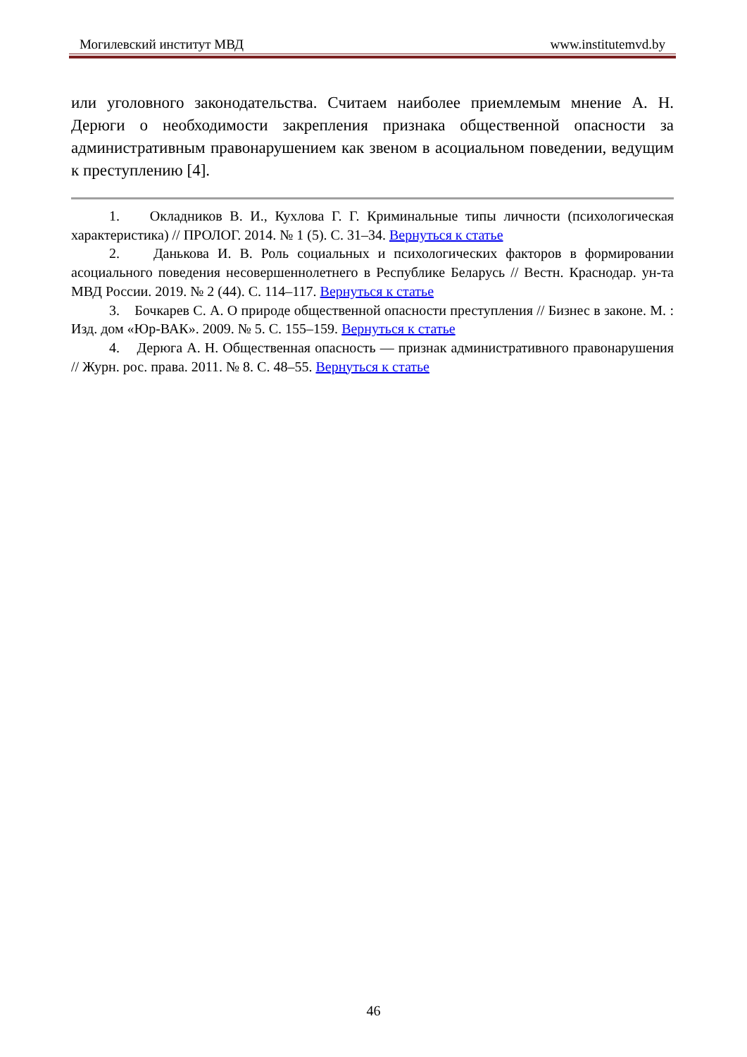Могилевский институт МВД www.institutemvd.by
или уголовного законодательства. Считаем наиболее приемлемым мнение А. Н. Дерюги о необходимости закрепления признака общественной опасности за административным правонарушением как звеном в асоциальном поведении, ведущим к преступлению [4].
1. Окладников В. И., Кухлова Г. Г. Криминальные типы личности (психологическая характеристика) // ПРОЛОГ. 2014. № 1 (5). С. 31–34. Вернуться к статье
2. Данькова И. В. Роль социальных и психологических факторов в формировании асоциального поведения несовершеннолетнего в Республике Беларусь // Вестн. Краснодар. ун-та МВД России. 2019. № 2 (44). С. 114–117. Вернуться к статье
3. Бочкарев С. А. О природе общественной опасности преступления // Бизнес в законе. М. : Изд. дом «Юр-ВАК». 2009. № 5. С. 155–159. Вернуться к статье
4. Дерюга А. Н. Общественная опасность — признак административного правонарушения // Журн. рос. права. 2011. № 8. С. 48–55. Вернуться к статье
46